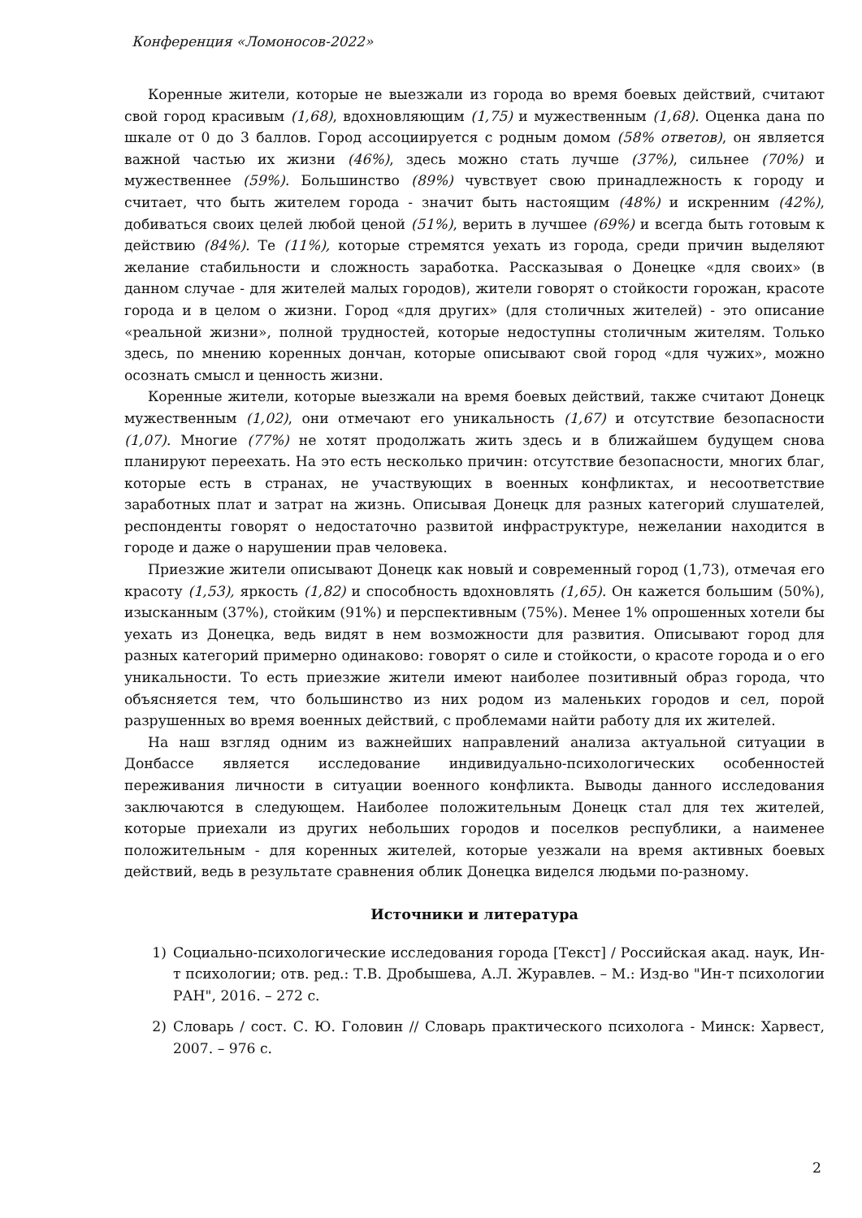Конференция «Ломоносов-2022»
Коренные жители, которые не выезжали из города во время боевых действий, считают свой город красивым (1,68), вдохновляющим (1,75) и мужественным (1,68). Оценка дана по шкале от 0 до 3 баллов. Город ассоциируется с родным домом (58% ответов), он является важной частью их жизни (46%), здесь можно стать лучше (37%), сильнее (70%) и мужественнее (59%). Большинство (89%) чувствует свою принадлежность к городу и считает, что быть жителем города - значит быть настоящим (48%) и искренним (42%), добиваться своих целей любой ценой (51%), верить в лучшее (69%) и всегда быть готовым к действию (84%). Те (11%), которые стремятся уехать из города, среди причин выделяют желание стабильности и сложность заработка. Рассказывая о Донецке «для своих» (в данном случае - для жителей малых городов), жители говорят о стойкости горожан, красоте города и в целом о жизни. Город «для других» (для столичных жителей) - это описание «реальной жизни», полной трудностей, которые недоступны столичным жителям. Только здесь, по мнению коренных дончан, которые описывают свой город «для чужих», можно осознать смысл и ценность жизни.
Коренные жители, которые выезжали на время боевых действий, также считают Донецк мужественным (1,02), они отмечают его уникальность (1,67) и отсутствие безопасности (1,07). Многие (77%) не хотят продолжать жить здесь и в ближайшем будущем снова планируют переехать. На это есть несколько причин: отсутствие безопасности, многих благ, которые есть в странах, не участвующих в военных конфликтах, и несоответствие заработных плат и затрат на жизнь. Описывая Донецк для разных категорий слушателей, респонденты говорят о недостаточно развитой инфраструктуре, нежелании находится в городе и даже о нарушении прав человека.
Приезжие жители описывают Донецк как новый и современный город (1,73), отмечая его красоту (1,53), яркость (1,82) и способность вдохновлять (1,65). Он кажется большим (50%), изысканным (37%), стойким (91%) и перспективным (75%). Менее 1% опрошенных хотели бы уехать из Донецка, ведь видят в нем возможности для развития. Описывают город для разных категорий примерно одинаково: говорят о силе и стойкости, о красоте города и о его уникальности. То есть приезжие жители имеют наиболее позитивный образ города, что объясняется тем, что большинство из них родом из маленьких городов и сел, порой разрушенных во время военных действий, с проблемами найти работу для их жителей.
На наш взгляд одним из важнейших направлений анализа актуальной ситуации в Донбассе является исследование индивидуально-психологических особенностей переживания личности в ситуации военного конфликта. Выводы данного исследования заключаются в следующем. Наиболее положительным Донецк стал для тех жителей, которые приехали из других небольших городов и поселков республики, а наименее положительным - для коренных жителей, которые уезжали на время активных боевых действий, ведь в результате сравнения облик Донецка виделся людьми по-разному.
Источники и литература
1) Социально-психологические исследования города [Текст] / Российская акад. наук, Ин-т психологии; отв. ред.: Т.В. Дробышева, А.Л. Журавлев. – М.: Изд-во "Ин-т психологии РАН", 2016. – 272 с.
2) Словарь / сост. С. Ю. Головин // Словарь практического психолога - Минск: Харвест, 2007. – 976 с.
2